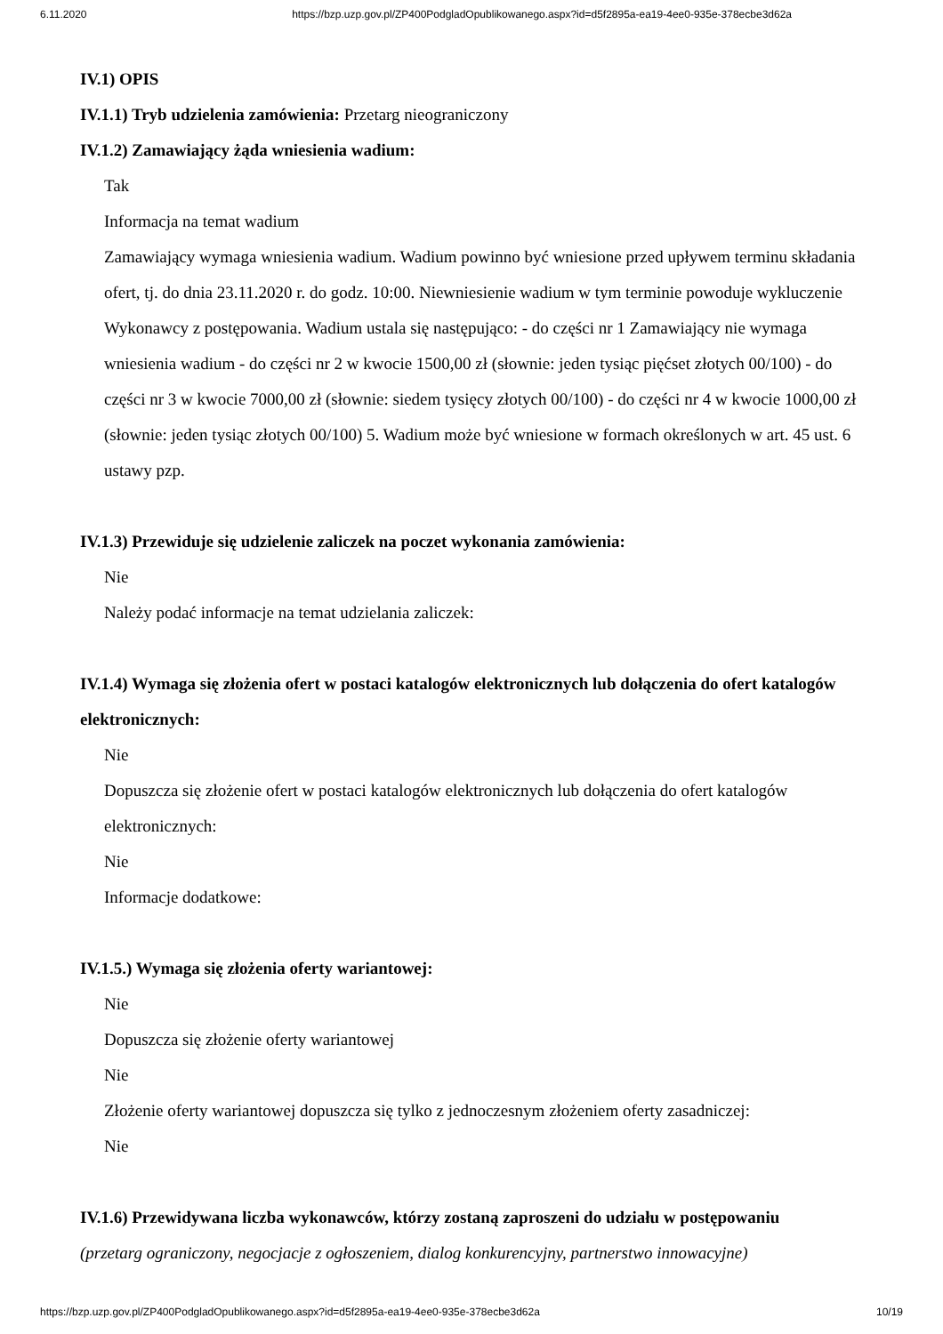6.11.2020 https://bzp.uzp.gov.pl/ZP400PodgladOpublikowanego.aspx?id=d5f2895a-ea19-4ee0-935e-378ecbe3d62a
IV.1) OPIS
IV.1.1) Tryb udzielenia zamówienia: Przetarg nieograniczony
IV.1.2) Zamawiający żąda wniesienia wadium:
Tak
Informacja na temat wadium
Zamawiający wymaga wniesienia wadium. Wadium powinno być wniesione przed upływem terminu składania ofert, tj. do dnia 23.11.2020 r. do godz. 10:00. Niewniesienie wadium w tym terminie powoduje wykluczenie Wykonawcy z postępowania. Wadium ustala się następująco: - do części nr 1 Zamawiający nie wymaga wniesienia wadium - do części nr 2 w kwocie 1500,00 zł (słownie: jeden tysiąc pięćset złotych 00/100) - do części nr 3 w kwocie 7000,00 zł (słownie: siedem tysięcy złotych 00/100) - do części nr 4 w kwocie 1000,00 zł (słownie: jeden tysiąc złotych 00/100) 5. Wadium może być wniesione w formach określonych w art. 45 ust. 6 ustawy pzp.
IV.1.3) Przewiduje się udzielenie zaliczek na poczet wykonania zamówienia:
Nie
Należy podać informacje na temat udzielania zaliczek:
IV.1.4) Wymaga się złożenia ofert w postaci katalogów elektronicznych lub dołączenia do ofert katalogów elektronicznych:
Nie
Dopuszcza się złożenie ofert w postaci katalogów elektronicznych lub dołączenia do ofert katalogów elektronicznych:
Nie
Informacje dodatkowe:
IV.1.5.) Wymaga się złożenia oferty wariantowej:
Nie
Dopuszcza się złożenie oferty wariantowej
Nie
Złożenie oferty wariantowej dopuszcza się tylko z jednoczesnym złożeniem oferty zasadniczej:
Nie
IV.1.6) Przewidywana liczba wykonawców, którzy zostaną zaproszeni do udziału w postępowaniu
(przetarg ograniczony, negocjacje z ogłoszeniem, dialog konkurencyjny, partnerstwo innowacyjne)
https://bzp.uzp.gov.pl/ZP400PodgladOpublikowanego.aspx?id=d5f2895a-ea19-4ee0-935e-378ecbe3d62a 10/19